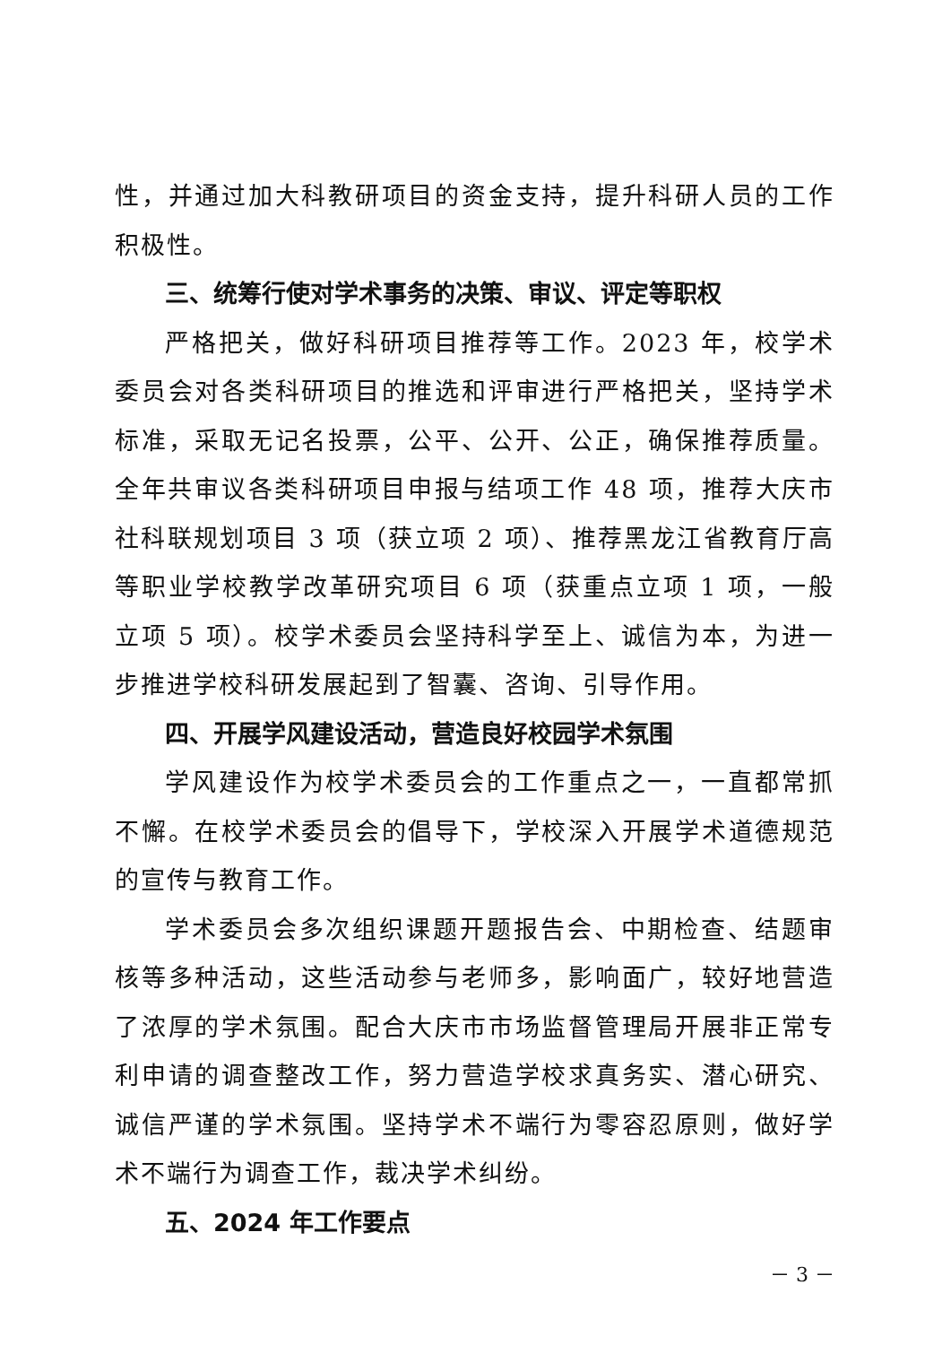性，并通过加大科教研项目的资金支持，提升科研人员的工作积极性。
三、统筹行使对学术事务的决策、审议、评定等职权
严格把关，做好科研项目推荐等工作。2023 年，校学术委员会对各类科研项目的推选和评审进行严格把关，坚持学术标准，采取无记名投票，公平、公开、公正，确保推荐质量。全年共审议各类科研项目申报与结项工作 48 项，推荐大庆市社科联规划项目 3 项（获立项 2 项）、推荐黑龙江省教育厅高等职业学校教学改革研究项目 6 项（获重点立项 1 项，一般立项 5 项）。校学术委员会坚持科学至上、诚信为本，为进一步推进学校科研发展起到了智囊、咨询、引导作用。
四、开展学风建设活动，营造良好校园学术氛围
学风建设作为校学术委员会的工作重点之一，一直都常抓不懈。在校学术委员会的倡导下，学校深入开展学术道德规范的宣传与教育工作。
学术委员会多次组织课题开题报告会、中期检查、结题审核等多种活动，这些活动参与老师多，影响面广，较好地营造了浓厚的学术氛围。配合大庆市市场监督管理局开展非正常专利申请的调查整改工作，努力营造学校求真务实、潜心研究、诚信严谨的学术氛围。坚持学术不端行为零容忍原则，做好学术不端行为调查工作，裁决学术纠纷。
五、2024 年工作要点
－ 3 －